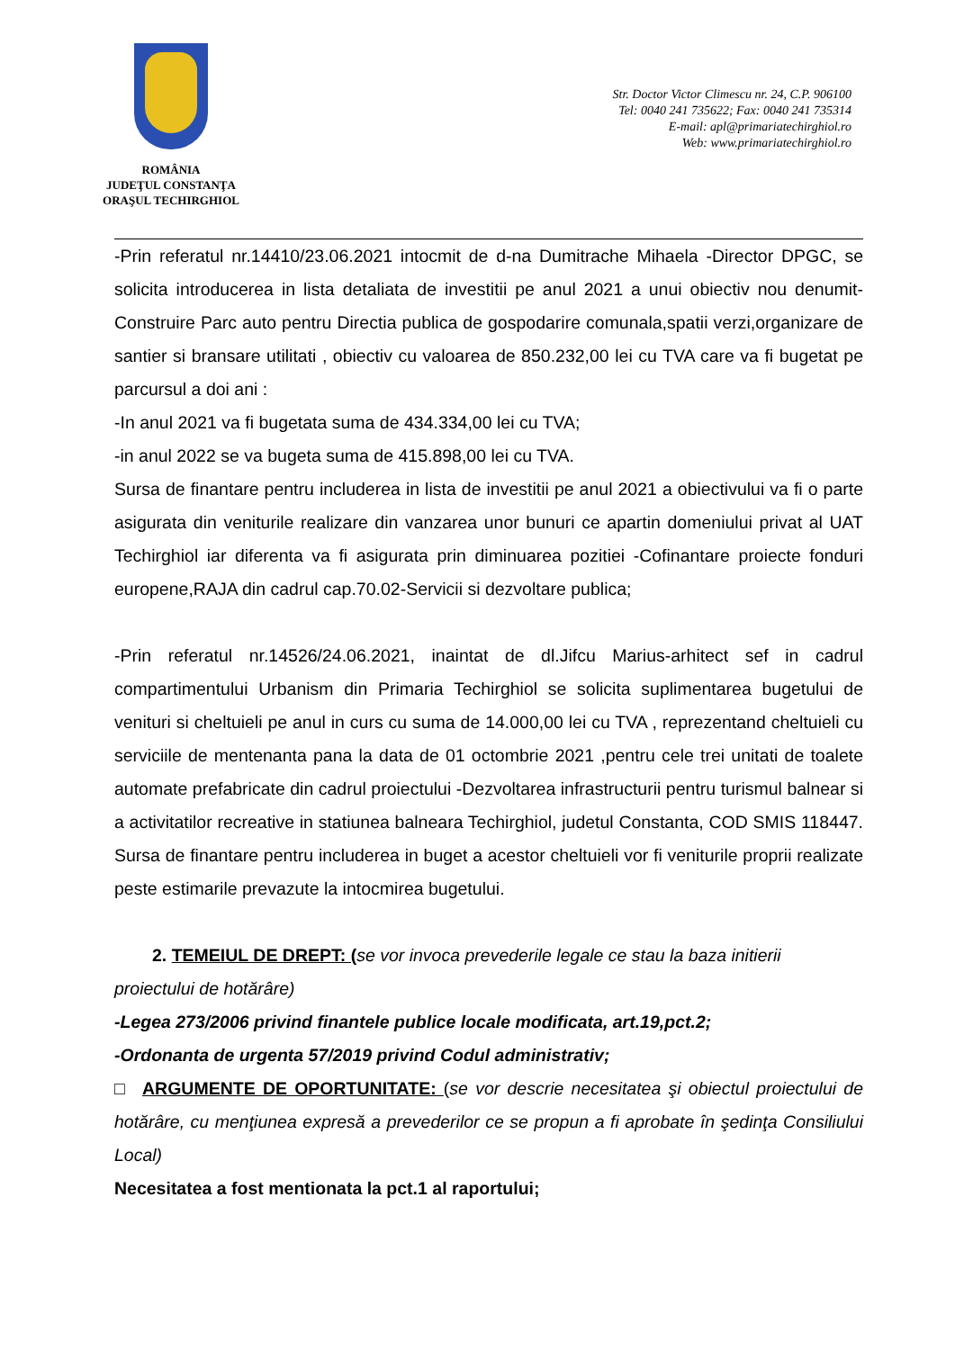ROMÂNIA
JUDEŢUL CONSTANŢA
ORAŞUL TECHIRGHIOL
Str. Doctor Victor Climescu nr. 24, C.P. 906100
Tel: 0040 241 735622; Fax: 0040 241 735314
E-mail: apl@primariatechirghiol.ro
Web: www.primariatechirghiol.ro
-Prin referatul nr.14410/23.06.2021 intocmit de d-na Dumitrache Mihaela -Director DPGC, se solicita introducerea in lista detaliata de investitii pe anul 2021 a unui obiectiv nou denumit-Construire Parc auto pentru Directia publica de gospodarire comunala,spatii verzi,organizare de santier si bransare utilitati , obiectiv cu valoarea de 850.232,00 lei cu TVA care va fi bugetat pe parcursul a doi ani :
-In anul 2021 va fi bugetata suma de 434.334,00 lei cu TVA;
-in anul 2022 se va bugeta suma de 415.898,00 lei cu TVA.
Sursa de finantare pentru includerea in lista de investitii pe anul 2021 a obiectivului va fi o parte asigurata din veniturile realizare din vanzarea unor bunuri ce apartin domeniului privat al UAT Techirghiol iar diferenta va fi asigurata prin diminuarea pozitiei -Cofinantare proiecte fonduri europene,RAJA din cadrul cap.70.02-Servicii si dezvoltare publica;
-Prin referatul nr.14526/24.06.2021, inaintat de dl.Jifcu Marius-arhitect sef in cadrul compartimentului Urbanism din Primaria Techirghiol se solicita suplimentarea bugetului de venituri si cheltuieli pe anul in curs cu suma de 14.000,00 lei cu TVA , reprezentand cheltuieli cu serviciile de mentenanta pana la data de 01 octombrie 2021 ,pentru cele trei unitati de toalete automate prefabricate din cadrul proiectului -Dezvoltarea infrastructurii pentru turismul balnear si a activitatilor recreative in statiunea balneara Techirghiol, judetul Constanta, COD SMIS 118447. Sursa de finantare pentru includerea in buget a acestor cheltuieli vor fi veniturile proprii realizate peste estimarile prevazute la intocmirea bugetului.
2. TEMEIUL DE DREPT: (se vor invoca prevederile legale ce stau la baza initierii
proiectului de hotărâre)
-Legea 273/2006 privind finantele publice locale modificata, art.19,pct.2;
-Ordonanta de urgenta 57/2019 privind Codul administrativ;
□ ARGUMENTE DE OPORTUNITATE: (se vor descrie necesitatea şi obiectul proiectului de hotărâre, cu menţiunea expresă a prevederilor ce se propun a fi aprobate în şedinţa Consiliului Local)
Necesitatea a fost mentionata la pct.1 al raportului;